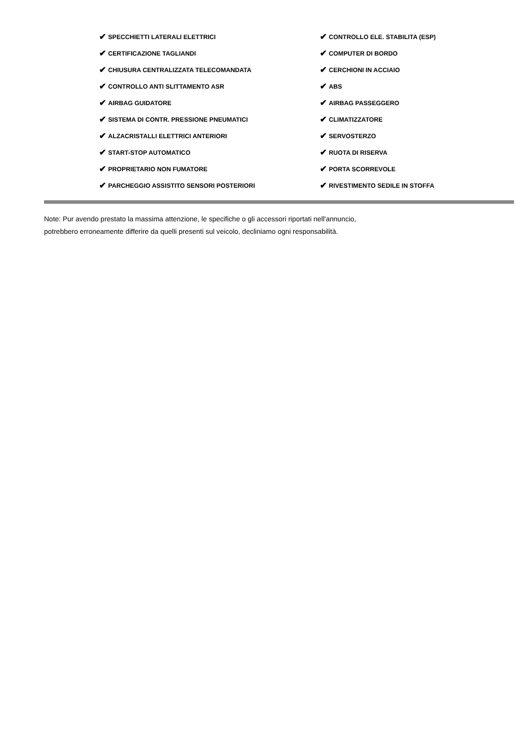✔ SPECCHIETTI LATERALI ELETTRICI
✔ CERTIFICAZIONE TAGLIANDI
✔ CHIUSURA CENTRALIZZATA TELECOMANDATA
✔ CONTROLLO ANTI SLITTAMENTO ASR
✔ AIRBAG GUIDATORE
✔ SISTEMA DI CONTR. PRESSIONE PNEUMATICI
✔ ALZACRISTALLI ELETTRICI ANTERIORI
✔ START-STOP AUTOMATICO
✔ PROPRIETARIO NON FUMATORE
✔ PARCHEGGIO ASSISTITO SENSORI POSTERIORI
✔ CONTROLLO ELE. STABILITA (ESP)
✔ COMPUTER DI BORDO
✔ CERCHIONI IN ACCIAIO
✔ ABS
✔ AIRBAG PASSEGGERO
✔ CLIMATIZZATORE
✔ SERVOSTERZO
✔ RUOTA DI RISERVA
✔ PORTA SCORREVOLE
✔ RIVESTIMENTO SEDILE IN STOFFA
Note: Pur avendo prestato la massima attenzione, le specifiche o gli accessori riportati nell'annuncio,
potrebbero erroneamente differire da quelli presenti sul veicolo, decliniamo ogni responsabilità.